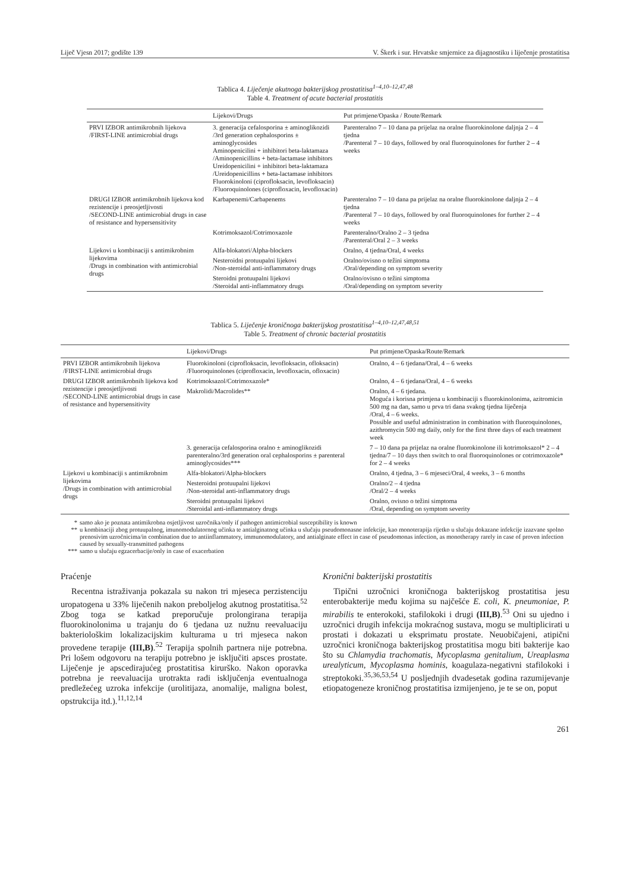Liječ Vjesn 2017; godište 139 V. Škerk i sur. Hrvatske smjernice za dijagnostiku i liječenje prostatitisa
Tablica 4. Liječenje akutnoga bakterijskog prostatitisa<sup>1–4,10–12,47,48</sup>
Table 4. Treatment of acute bacterial prostatitis
| | Lijekovi/Drugs | Put primjene/Opaska / Route/Remark |
| --- | --- | --- |
| PRVI IZBOR antimikrobnih lijekova /FIRST-LINE antimicrobial drugs | 3. generacija cefalosporina ± aminoglikozidi /3rd generation cephalosporins ± aminoglycosides Aminopenicilini + inhibitori beta-laktamaza /Aminopenicillins + beta-lactamase inhibitors Ureidopenicilini + inhibitori beta-laktamaza /Ureidopenicillins + beta-lactamase inhibitors Fluorokinoloni (ciprofloksacin, levofloksacin) /Fluoroquinolones (ciprofloxacin, levofloxacin) | Parenteralno 7 – 10 dana pa prijelaz na oralne fluorokinolone daljnja 2 – 4 tjedna /Parenteral 7 – 10 days, followed by oral fluoroquinolones for further 2 – 4 weeks |
| DRUGI IZBOR antimikrobnih lijekova kod rezistencije i preosjetljivosti /SECOND-LINE antimicrobial drugs in case of resistance and hypersensitivity | Karbapenemi/Carbapenems | Parenteralno 7 – 10 dana pa prijelaz na oralne fluorokinolone daljnja 2 – 4 tjedna /Parenteral 7 – 10 days, followed by oral fluoroquinolones for further 2 – 4 weeks |
| | Kotrimoksazol/Cotrimoxazole | Parenteralno/Oralno 2 – 3 tjedna /Parenteral/Oral 2 – 3 weeks |
| Lijekovi u kombinaciji s antimikrobnim lijekovima /Drugs in combination with antimicrobial drugs | Alfa-blokatori/Alpha-blockers | Oralno, 4 tjedna/Oral, 4 weeks |
| | Nesteroidni protuupalni lijekovi /Non-steroidal anti-inflammatory drugs | Oralno/ovisno o težini simptoma /Oral/depending on symptom severity |
| | Steroidni protuupalni lijekovi /Steroidal anti-inflammatory drugs | Oralno/ovisno o težini simptoma /Oral/depending on symptom severity |
Tablica 5. Liječenje kroničnoga bakterijskog prostatitisa<sup>1–4,10–12,47,48,51</sup>
Table 5. Treatment of chronic bacterial prostatitis
| | Lijekovi/Drugs | Put primjene/Opaska/Route/Remark |
| --- | --- | --- |
| PRVI IZBOR antimikrobnih lijekova /FIRST-LINE antimicrobial drugs | Fluorokinoloni (ciprofloksacin, levofloksacin, ofloksacin) /Fluoroquinolones (ciprofloxacin, levofloxacin, ofloxacin) | Oralno, 4 – 6 tjedana/Oral, 4 – 6 weeks |
| DRUGI IZBOR antimikrobnih lijekova kod rezistencije i preosjetljivosti /SECOND-LINE antimicrobial drugs in case of resistance and hypersensitivity | Kotrimoksazol/Cotrimoxazole* | Oralno, 4 – 6 tjedana/Oral, 4 – 6 weeks |
| | Makrolidi/Macrolides** | Oralno, 4 – 6 tjedana. Moguća i korisna primjena u kombinaciji s fluorokinolonima, azitromicin 500 mg na dan, samo u prva tri dana svakog tjedna liječenja /Oral, 4 – 6 weeks. Possible and useful administration in combination with fluoroquinolones, azithromycin 500 mg daily, only for the first three days of each treatment week |
| | 3. generacija cefalosporina oralno ± aminoglikozidi parenteralno/3rd generation oral cephalosporins ± parenteral aminoglycosides*** | 7 – 10 dana pa prijelaz na oralne fluorokinolone ili kotrimoksazol* 2 – 4 tjedna/7 – 10 days then switch to oral fluoroquinolones or cotrimoxazole* for 2 – 4 weeks |
| Lijekovi u kombinaciji s antimikrobnim lijekovima /Drugs in combination with antimicrobial drugs | Alfa-blokatori/Alpha-blockers | Oralno, 4 tjedna, 3 – 6 mjeseci/Oral, 4 weeks, 3 – 6 months |
| | Nesteroidni protuupalni lijekovi /Non-steroidal anti-inflammatory drugs | Oralno/2 – 4 tjedna /Oral/2 – 4 weeks |
| | Steroidni protuupalni lijekovi /Steroidal anti-inflammatory drugs | Oralno, ovisno o težini simptoma /Oral, depending on symptom severity |
* samo ako je poznata antimikrobna osjetljivost uzročnika/only if pathogen antimicrobial susceptibility is known
** u kombinaciji zbog protuupalnog, imunomodulatornog učinka te antialginatnog učinka u slučaju pseudomonasne infekcije, kao monoterapija rijetko u slučaju dokazane infekcije izazvane spolno prenosivim uzročnicima/in combination due to antiinflammatory, immunomodulatory, and antialginate effect in case of pseudomonas infection, as monotherapy rarely in case of proven infection caused by sexually-transmitted pathogens
*** samo u slučaju egzacerbacije/only in case of exacerbation
Praćenje
Recentna istraživanja pokazala su nakon tri mjeseca perzistenciju uropatogena u 33% liječenih nakon preboljelog akutnog prostatitisa.<sup>52</sup> Zbog toga se katkad preporučuje prolongirana terapija fluorokinolonima u trajanju do 6 tjedana uz nužnu reevaluaciju bakteriološkim lokalizacijskim kulturama u tri mjeseca nakon provedene terapije (III,B).<sup>52</sup> Terapija spolnih partnera nije potrebna. Pri lošem odgovoru na terapiju potrebno je isključiti apsces prostate. Liječenje je apscedirajućeg prostatitisa kirurško. Nakon oporavka potrebna je reevaluacija urotrakta radi isključenja eventualnoga predležećeg uzroka infekcije (urolitijaza, anomalije, maligna bolest, opstrukcija itd.).<sup>11,12,14</sup>
Kronični bakterijski prostatitis
Tipični uzročnici kroničnoga bakterijskog prostatitisa jesu enterobakterije među kojima su najčešće E. coli, K. pneumoniae, P. mirabilis te enterokoki, stafilokoki i drugi (III,B).<sup>53</sup> Oni su ujedno i uzročnici drugih infekcija mokraćnog sustava, mogu se multiplicirati u prostati i dokazati u eksprimatu prostate. Neuobičajeni, atipični uzročnici kroničnoga bakterijskog prostatitisa mogu biti bakterije kao što su Chlamydia trachomatis, Mycoplasma genitalium, Ureaplasma urealyticum, Mycoplasma hominis, koagulaza-negativni stafilokoki i streptokoki.<sup>35,36,53,54</sup> U posljednjih dvadesetak godina razumijevanje etiopatogeneze kroničnog prostatitisa izmijenjeno, je te se on, poput
261